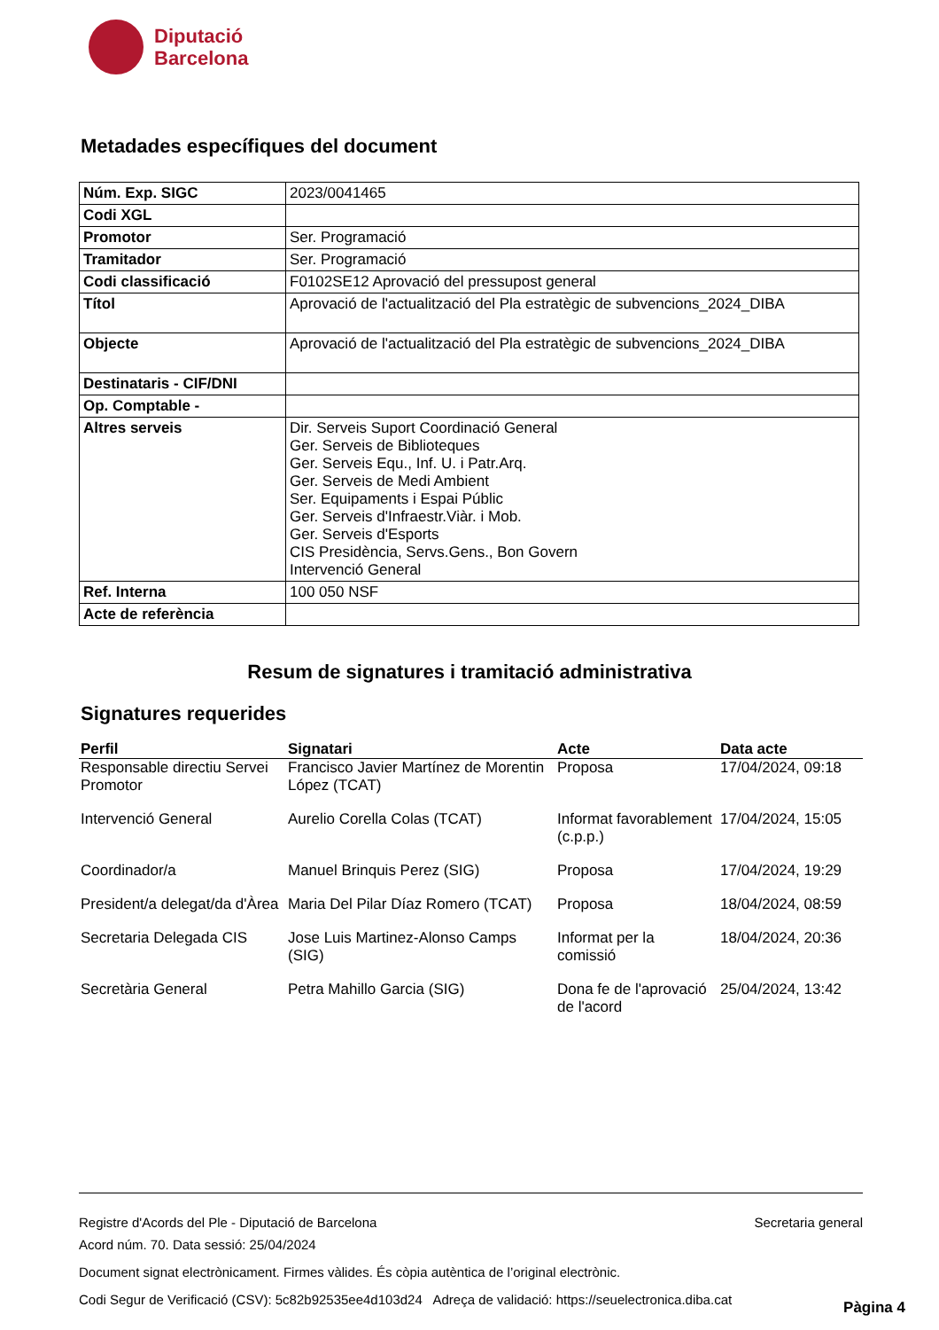Diputació
Barcelona
Metadades específiques del document
| Núm. Exp. SIGC | 2023/0041465 |
| Codi XGL | |
| Promotor | Ser. Programació |
| Tramitador | Ser. Programació |
| Codi classificació | F0102SE12 Aprovació del pressupost general |
| Títol | Aprovació de l'actualització del Pla estratègic de subvencions_2024_DIBA |
| Objecte | Aprovació de l'actualització del Pla estratègic de subvencions_2024_DIBA |
| Destinataris - CIF/DNI | |
| Op. Comptable - | |
| Altres serveis | Dir. Serveis Suport Coordinació General Ger. Serveis de Biblioteques Ger. Serveis Equ., Inf. U. i Patr.Arq. Ger. Serveis de Medi Ambient Ser. Equipaments i Espai Públic Ger. Serveis d'Infraestr.Viàr. i Mob. Ger. Serveis d'Esports CIS Presidència, Servs.Gens., Bon Govern Intervenció General |
| Ref. Interna | 100 050 NSF |
| Acte de referència | |
Resum de signatures i tramitació administrativa
Signatures requerides
| Perfil | Signatari | Acte | Data acte |
| --- | --- | --- | --- |
| Responsable directiu Servei Promotor | Francisco Javier Martínez de Morentin López (TCAT) | Proposa | 17/04/2024, 09:18 |
| Intervenció General | Aurelio Corella Colas (TCAT) | Informat favorablement (c.p.p.) | 17/04/2024, 15:05 |
| Coordinador/a | Manuel Brinquis Perez (SIG) | Proposa | 17/04/2024, 19:29 |
| President/a delegat/da d'Àrea | Maria Del Pilar Díaz Romero (TCAT) | Proposa | 18/04/2024, 08:59 |
| Secretaria Delegada CIS | Jose Luis Martinez-Alonso Camps (SIG) | Informat per la comissió | 18/04/2024, 20:36 |
| Secretària General | Petra Mahillo Garcia (SIG) | Dona fe de l'aprovació de l'acord | 25/04/2024, 13:42 |
Registre d'Acords del Ple - Diputació de Barcelona Secretaria general
Acord núm. 70. Data sessió: 25/04/2024
Document signat electrònicament. Firmes vàlides. És còpia autèntica de l’original electrònic.
Codi Segur de Verificació (CSV): 5c82b92535ee4d103d24 Adreça de validació: https://seuelectronica.diba.cat
Pàgina 4